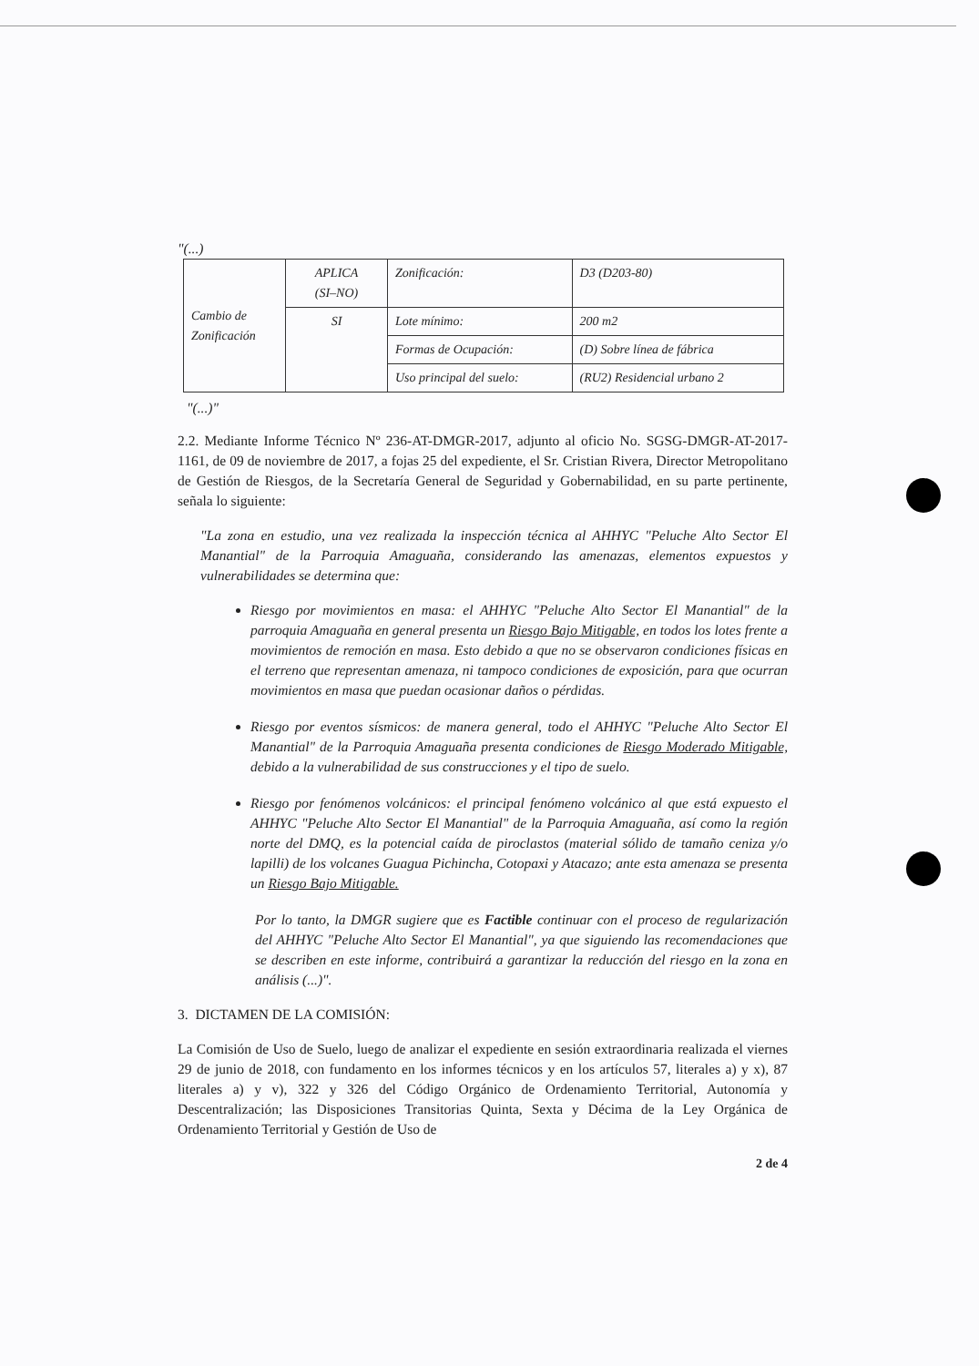"(...)
| Cambio de Zonificación | APLICA (SI–NO) | Zonificación: | D3 (D203-80) |
| | SI | Lote mínimo: | 200 m2 |
| | | Formas de Ocupación: | (D) Sobre línea de fábrica |
| | | Uso principal del suelo: | (RU2) Residencial urbano 2 |
"(...)"
2.2. Mediante Informe Técnico Nº 236-AT-DMGR-2017, adjunto al oficio No. SGSG-DMGR-AT-2017-1161, de 09 de noviembre de 2017, a fojas 25 del expediente, el Sr. Cristian Rivera, Director Metropolitano de Gestión de Riesgos, de la Secretaría General de Seguridad y Gobernabilidad, en su parte pertinente, señala lo siguiente:
"La zona en estudio, una vez realizada la inspección técnica al AHHYC "Peluche Alto Sector El Manantial" de la Parroquia Amaguaña, considerando las amenazas, elementos expuestos y vulnerabilidades se determina que:
Riesgo por movimientos en masa: el AHHYC "Peluche Alto Sector El Manantial" de la parroquia Amaguaña en general presenta un Riesgo Bajo Mitigable, en todos los lotes frente a movimientos de remoción en masa. Esto debido a que no se observaron condiciones físicas en el terreno que representan amenaza, ni tampoco condiciones de exposición, para que ocurran movimientos en masa que puedan ocasionar daños o pérdidas.
Riesgo por eventos sísmicos: de manera general, todo el AHHYC "Peluche Alto Sector El Manantial" de la Parroquia Amaguaña presenta condiciones de Riesgo Moderado Mitigable, debido a la vulnerabilidad de sus construcciones y el tipo de suelo.
Riesgo por fenómenos volcánicos: el principal fenómeno volcánico al que está expuesto el AHHYC "Peluche Alto Sector El Manantial" de la Parroquia Amaguaña, así como la región norte del DMQ, es la potencial caída de piroclastos (material sólido de tamaño ceniza y/o lapilli) de los volcanes Guagua Pichincha, Cotopaxi y Atacazo; ante esta amenaza se presenta un Riesgo Bajo Mitigable.
Por lo tanto, la DMGR sugiere que es Factible continuar con el proceso de regularización del AHHYC "Peluche Alto Sector El Manantial", ya que siguiendo las recomendaciones que se describen en este informe, contribuirá a garantizar la reducción del riesgo en la zona en análisis (...)".
3. DICTAMEN DE LA COMISIÓN:
La Comisión de Uso de Suelo, luego de analizar el expediente en sesión extraordinaria realizada el viernes 29 de junio de 2018, con fundamento en los informes técnicos y en los artículos 57, literales a) y x), 87 literales a) y v), 322 y 326 del Código Orgánico de Ordenamiento Territorial, Autonomía y Descentralización; las Disposiciones Transitorias Quinta, Sexta y Décima de la Ley Orgánica de Ordenamiento Territorial y Gestión de Uso de
2 de 4